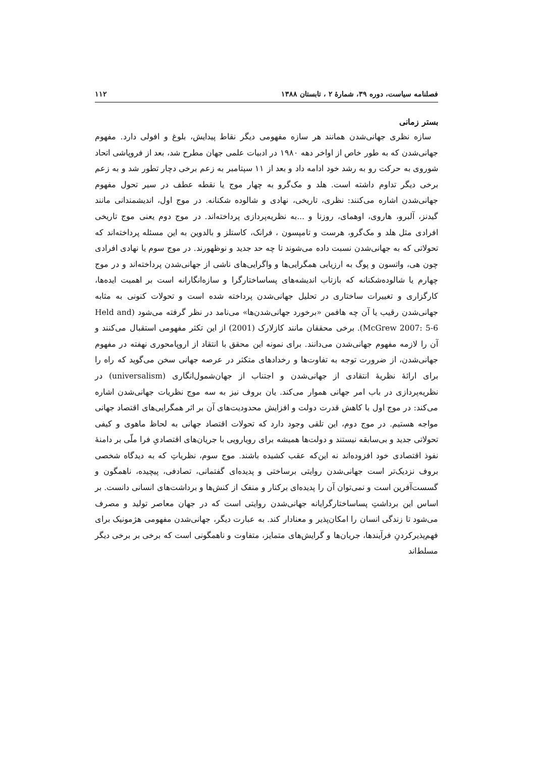فصلنامه سیاست، دوره ۳۹، شمارهٔ ۲ ، تابستان ۱۳۸۸ ۱۱۲
بستر زمانی
سازه نظری جهانی‌شدن همانند هر سازه مفهومی دیگر نقاط پیدایش، بلوغ و افولی دارد. مفهوم جهانی‌شدن که به طور خاص از اواخر دهه ۱۹۸۰ در ادبیات علمی جهان مطرح شد، بعد از فروپاشی اتحاد شوروی به حرکت رو به رشد خود ادامه داد و بعد از ۱۱ سپتامبر به زعم برخی دچار تطور شد و به زعم برخی دیگر تداوم داشته است. هلد و مک‌گرو به چهار موج یا نقطه عطف در سیر تحول مفهوم جهانی‌شدن اشاره می‌کنند: نظری، تاریخی، نهادی و شالوده شکنانه. در موج اول، اندیشمندانی مانند گیدنز، آلبرو، هاروی، اوهمای، روزنا و ...به نظریه‌پردازی پرداخته‌اند. در موج دوم یعنی موج تاریخی افرادی مثل هلد و مک‌گرو، هرست و تامپسون ، فرانک، کاستلز و بالدوین به این مسئله پرداخته‌اند که تحولاتی که به جهانی‌شدن نسبت داده می‌شوند تا چه حد جدید و نوظهورند. در موج سوم یا نهادی افرادی چون هی، واتسون و پوگ به ارزیابی همگرایی‌ها و واگرایی‌های ناشی از جهانی‌شدن پرداخته‌اند و در موج چهارم یا شالوده‌شکنانه که بازتاب اندیشه‌های پساساختارگرا و سازه‌انگارانه است بر اهمیت ایده‌ها، کارگزاری و تغییرات ساختاری در تحلیل جهانی‌شدن پرداخته شده است و تحولات کنونی به مثابه جهانی‌شدن رقیب یا آن چه هافمن «برخورد جهانی‌شدن‌ها» می‌نامد در نظر گرفته می‌شود (Held and McGrew 2007: 5-6). برخی محققان مانند کازلارک (2001) از این تکثر مفهومی استقبال می‌کنند و آن را لازمه مفهوم جهانی‌شدن می‌دانند. برای نمونه این محقق با انتقاد از اروپامحوری نهفته در مفهوم جهانی‌شدن، از ضرورت توجه به تفاوت‌ها و رخدادهای متکثر در عرصه جهانی سخن می‌گوید که راه را برای ارائهٔ نظریهٔ انتقادی از جهانی‌شدن و اجتناب از جهان‌شمول‌انگاری (universalism) در نظریه‌پردازی در باب امر جهانی هموار می‌کند. یان بروف نیز به سه موج نظریات جهانی‌شدن اشاره می‌کند: در موج اول با کاهش قدرت دولت و افزایش محدودیت‌های آن بر اثر همگرایی‌های اقتصاد جهانی مواجه هستیم. در موج دوم، این تلقی وجود دارد که تحولات اقتصاد جهانی به لحاظ ماهوی و کیفی تحولاتی جدید و بی‌سابقه نیستند و دولت‌ها همیشه برای رویارویی با جریان‌های اقتصادیِ فرا ملّی بر دامنهٔ نفوذ اقتصادی خود افزوده‌اند نه این‌که عقب کشیده باشند. موج سوم، نظریاتِ که به دیدگاه شخصی بروف نزدیک‌تر است جهانی‌شدن روایتی برساختی و پدیده‌ای گفتمانی، تصادفی، پیچیده، ناهمگون و گسست‌آفرین است و نمی‌توان آن را پدیده‌ای برکنار و منفک از کنش‌ها و برداشت‌های انسانی دانست. بر اساس این برداشتِ پساساختارگرایانه جهانی‌شدن روایتی است که در جهان معاصر تولید و مصرف می‌شود تا زندگی انسان را امکان‌پذیر و معنادار کند. به عبارت دیگر، جهانی‌شدن مفهومی هژمونیک برای فهم‌پذیرکردنِ فرآیندها، جریان‌ها و گرایش‌های متمایز، متفاوت و ناهمگونی است که برخی بر برخی دیگر مسلط‌اند